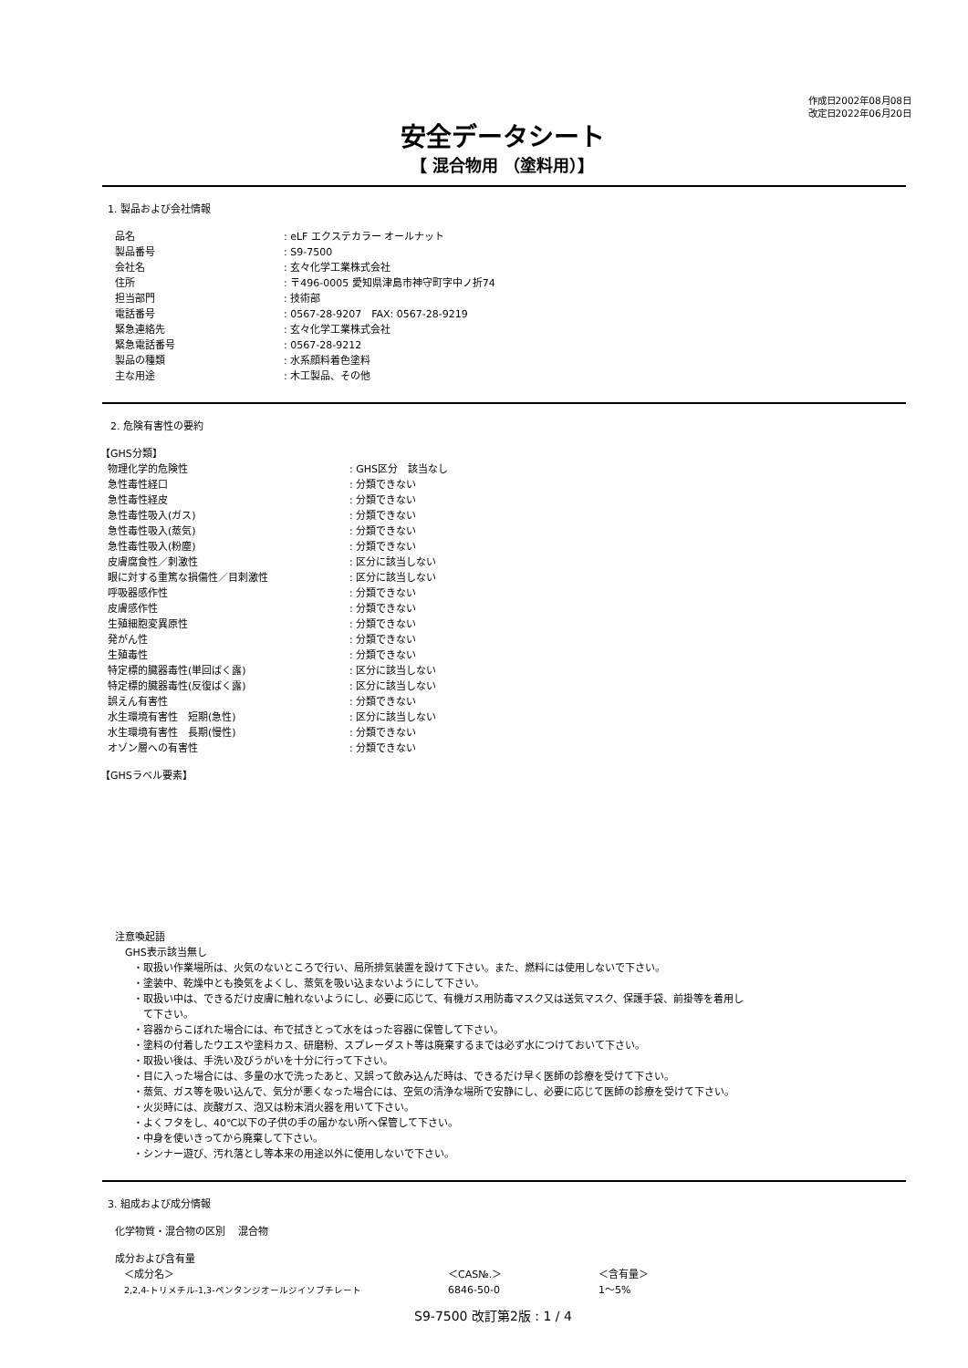作成日2002年08月08日
改定日2022年06月20日
安全データシート
【 混合物用 （塗料用）】
1. 製品および会社情報
| 品名 | : eLF エクステカラー オールナット |
| 製品番号 | : S9-7500 |
| 会社名 | : 玄々化学工業株式会社 |
| 住所 | : 〒496-0005 愛知県津島市神守町字中ノ折74 |
| 担当部門 | : 技術部 |
| 電話番号 | : 0567-28-9207 FAX: 0567-28-9219 |
| 緊急連絡先 | : 玄々化学工業株式会社 |
| 緊急電話番号 | : 0567-28-9212 |
| 製品の種類 | : 水系顔料着色塗料 |
| 主な用途 | : 木工製品、その他 |
　2. 危険有害性の要約
【GHS分類】
| 物理化学的危険性 | : GHS区分 該当なし |
| 急性毒性経口 | : 分類できない |
| 急性毒性経皮 | : 分類できない |
| 急性毒性吸入(ガス) | : 分類できない |
| 急性毒性吸入(蒸気) | : 分類できない |
| 急性毒性吸入(粉塵) | : 分類できない |
| 皮膚腐食性／刺激性 | : 区分に該当しない |
| 眼に対する重篤な損傷性／目刺激性 | : 区分に該当しない |
| 呼吸器感作性 | : 分類できない |
| 皮膚感作性 | : 分類できない |
| 生殖細胞変異原性 | : 分類できない |
| 発がん性 | : 分類できない |
| 生殖毒性 | : 分類できない |
| 特定標的臓器毒性(単回ばく露) | : 区分に該当しない |
| 特定標的臓器毒性(反復ばく露) | : 区分に該当しない |
| 誤えん有害性 | : 分類できない |
| 水生環境有害性 短期(急性) | : 区分に該当しない |
| 水生環境有害性 長期(慢性) | : 分類できない |
| オゾン層への有害性 | : 分類できない |
【GHSラベル要素】
注意喚起語
　GHS表示該当無し
・取扱い作業場所は、火気のないところで行い、局所排気装置を設けて下さい。また、燃料には使用しないで下さい。
・塗装中、乾燥中とも換気をよくし、蒸気を吸い込まないようにして下さい。
・取扱い中は、できるだけ皮膚に触れないようにし、必要に応じて、有機ガス用防毒マスク又は送気マスク、保護手袋、前掛等を着用し
　て下さい。
・容器からこぼれた場合には、布で拭きとって水をはった容器に保管して下さい。
・塗料の付着したウエスや塗料カス、研磨粉、スプレーダスト等は廃棄するまでは必ず水につけておいて下さい。
・取扱い後は、手洗い及びうがいを十分に行って下さい。
・目に入った場合には、多量の水で洗ったあと、又誤って飲み込んだ時は、できるだけ早く医師の診療を受けて下さい。
・蒸気、ガス等を吸い込んで、気分が悪くなった場合には、空気の清浄な場所で安静にし、必要に応じて医師の診療を受けて下さい。
・火災時には、炭酸ガス、泡又は粉末消火器を用いて下さい。
・よくフタをし、40℃以下の子供の手の届かない所へ保管して下さい。
・中身を使いきってから廃棄して下さい。
・シンナー遊び、汚れ落とし等本来の用途以外に使用しないで下さい。
3. 組成および成分情報
化学物質・混合物の区別　 混合物
成分および含有量
| ＜成分名＞ | ＜CAS№.＞ | ＜含有量＞ |
| 2,2,4-トリメチル-1,3-ペンタンジオールジイソブチレート | 6846-50-0 | 1～5% |
S9-7500 改訂第2版 : 1 / 4